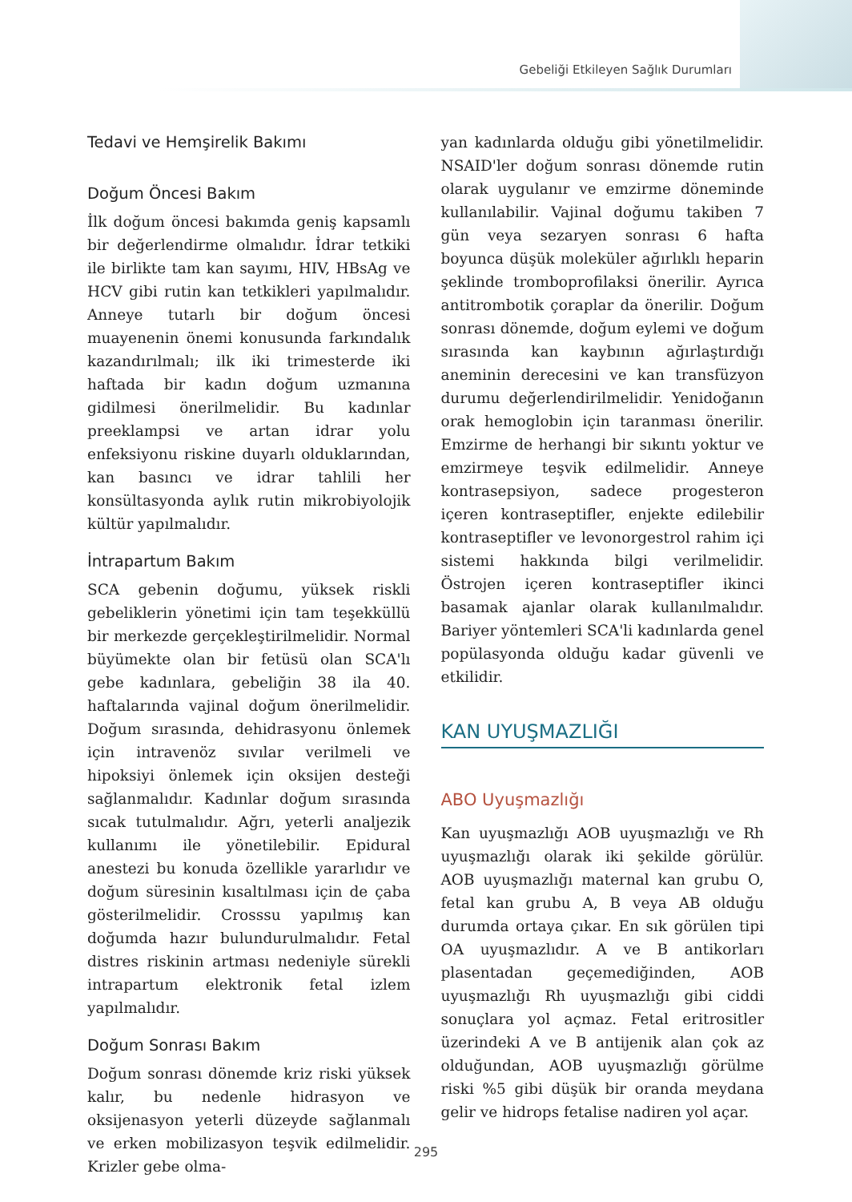Gebeliği Etkileyen Sağlık Durumları
Tedavi ve Hemşirelik Bakımı
Doğum Öncesi Bakım
İlk doğum öncesi bakımda geniş kapsamlı bir değerlendirme olmalıdır. İdrar tetkiki ile birlikte tam kan sayımı, HIV, HBsAg ve HCV gibi rutin kan tetkikleri yapılmalıdır. Anneye tutarlı bir doğum öncesi muayenenin önemi konusunda farkındalık kazandırılmalı; ilk iki trimesterde iki haftada bir kadın doğum uzmanına gidilmesi önerilmelidir. Bu kadınlar preeklampsi ve artan idrar yolu enfeksiyonu riskine duyarlı olduklarından, kan basıncı ve idrar tahlili her konsültasyonda aylık rutin mikrobiyolojik kültür yapılmalıdır.
İntrapartum Bakım
SCA gebenin doğumu, yüksek riskli gebeliklerin yönetimi için tam teşekküllü bir merkezde gerçekleştirilmelidir. Normal büyümekte olan bir fetüsü olan SCA'lı gebe kadınlara, gebeliğin 38 ila 40. haftalarında vajinal doğum önerilmelidir. Doğum sırasında, dehidrasyonu önlemek için intravenöz sıvılar verilmeli ve hipoksiyi önlemek için oksijen desteği sağlanmalıdır. Kadınlar doğum sırasında sıcak tutulmalıdır. Ağrı, yeterli analjezik kullanımı ile yönetilebilir. Epidural anestezi bu konuda özellikle yararlıdır ve doğum süresinin kısaltılması için de çaba gösterilmelidir. Crosssu yapılmış kan doğumda hazır bulundurulmalıdır. Fetal distres riskinin artması nedeniyle sürekli intrapartum elektronik fetal izlem yapılmalıdır.
Doğum Sonrası Bakım
Doğum sonrası dönemde kriz riski yüksek kalır, bu nedenle hidrasyon ve oksijenasyon yeterli düzeyde sağlanmalı ve erken mobilizasyon teşvik edilmelidir. Krizler gebe olma-
yan kadınlarda olduğu gibi yönetilmelidir. NSAID'ler doğum sonrası dönemde rutin olarak uygulanır ve emzirme döneminde kullanılabilir. Vajinal doğumu takiben 7 gün veya sezaryen sonrası 6 hafta boyunca düşük moleküler ağırlıklı heparin şeklinde tromboprofilaksi önerilir. Ayrıca antitrombotik çoraplar da önerilir. Doğum sonrası dönemde, doğum eylemi ve doğum sırasında kan kaybının ağırlaştırdığı aneminin derecesini ve kan transfüzyon durumu değerlendirilmelidir. Yenidoğanın orak hemoglobin için taranması önerilir. Emzirme de herhangi bir sıkıntı yoktur ve emzirmeye teşvik edilmelidir. Anneye kontrasepsiyon, sadece progesteron içeren kontraseptifler, enjekte edilebilir kontraseptifler ve levonorgestrol rahim içi sistemi hakkında bilgi verilmelidir. Östrojen içeren kontraseptifler ikinci basamak ajanlar olarak kullanılmalıdır. Bariyer yöntemleri SCA'li kadınlarda genel popülasyonda olduğu kadar güvenli ve etkilidir.
KAN UYUŞMAZLIĞI
ABO Uyuşmazlığı
Kan uyuşmazlığı AOB uyuşmazlığı ve Rh uyuşmazlığı olarak iki şekilde görülür. AOB uyuşmazlığı maternal kan grubu O, fetal kan grubu A, B veya AB olduğu durumda ortaya çıkar. En sık görülen tipi OA uyuşmazlıdır. A ve B antikorları plasentadan geçemediğinden, AOB uyuşmazlığı Rh uyuşmazlığı gibi ciddi sonuçlara yol açmaz. Fetal eritrositler üzerindeki A ve B antijenik alan çok az olduğundan, AOB uyuşmazlığı görülme riski %5 gibi düşük bir oranda meydana gelir ve hidrops fetalise nadiren yol açar.
295